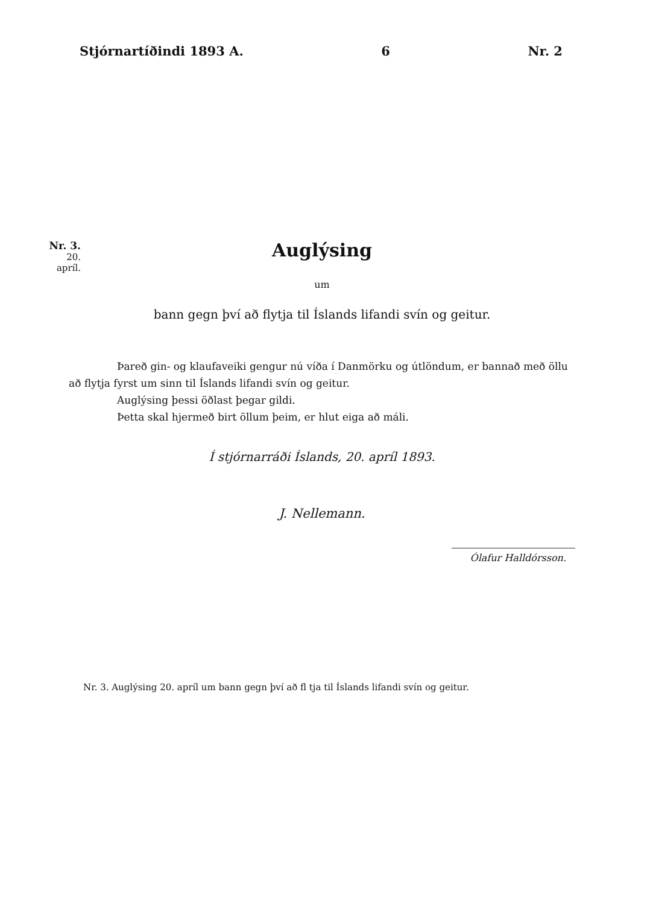Stjórnartíðindi 1893 A. 6 Nr. 2
Nr. 3.
20.
apríl.
Auglýsing
um
bann gegn því að flytja til Íslands lifandi svín og geitur.
Þareð gin- og klaufaveiki gengur nú víða í Danmörku og útlöndum, er bannað með öllu að flytja fyrst um sinn til Íslands lifandi svín og geitur.
Auglýsing þessi öðlast þegar gildi.
Þetta skal hjermeð birt öllum þeim, er hlut eiga að máli.
Í stjórnarráði Íslands, 20. apríl 1893.
J. Nellemann.
Ólafur Halldórsson.
Nr. 3. Auglýsing 20. apríl um bann gegn því að fl tja til Íslands lifandi svín og geitur.